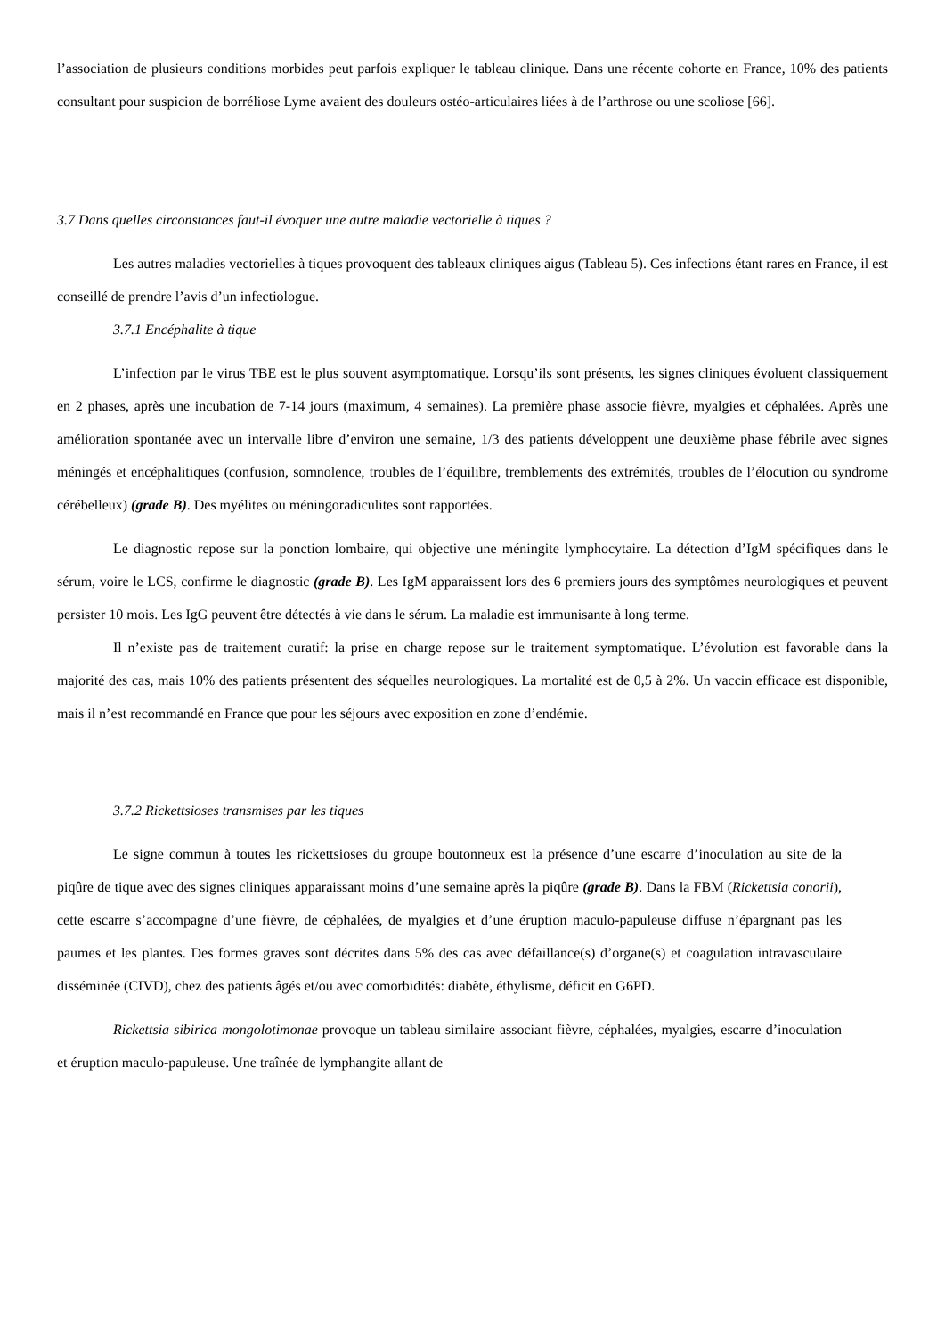l’association de plusieurs conditions morbides peut parfois expliquer le tableau clinique. Dans une récente cohorte en France, 10% des patients consultant pour suspicion de borréliose Lyme avaient des douleurs ostéo-articulaires liées à de l’arthrose ou une scoliose [66].
3.7 Dans quelles circonstances faut-il évoquer une autre maladie vectorielle à tiques ?
Les autres maladies vectorielles à tiques provoquent des tableaux cliniques aigus (Tableau 5). Ces infections étant rares en France, il est conseillé de prendre l’avis d’un infectiologue.
3.7.1 Encéphalite à tique
L’infection par le virus TBE est le plus souvent asymptomatique. Lorsqu’ils sont présents, les signes cliniques évoluent classiquement en 2 phases, après une incubation de 7-14 jours (maximum, 4 semaines). La première phase associe fièvre, myalgies et céphalées. Après une amélioration spontanée avec un intervalle libre d’environ une semaine, 1/3 des patients développent une deuxième phase fébrile avec signes méningés et encéphalitiques (confusion, somnolence, troubles de l’équilibre, tremblements des extrémités, troubles de l’élocution ou syndrome cérébelleux) (grade B). Des myélites ou méningoradiculites sont rapportées.
Le diagnostic repose sur la ponction lombaire, qui objective une méningite lymphocytaire. La détection d’IgM spécifiques dans le sérum, voire le LCS, confirme le diagnostic (grade B). Les IgM apparaissent lors des 6 premiers jours des symptômes neurologiques et peuvent persister 10 mois. Les IgG peuvent être détectés à vie dans le sérum. La maladie est immunisante à long terme.
Il n’existe pas de traitement curatif: la prise en charge repose sur le traitement symptomatique. L’évolution est favorable dans la majorité des cas, mais 10% des patients présentent des séquelles neurologiques. La mortalité est de 0,5 à 2%. Un vaccin efficace est disponible, mais il n’est recommandé en France que pour les séjours avec exposition en zone d’endémie.
3.7.2 Rickettsioses transmises par les tiques
Le signe commun à toutes les rickettsioses du groupe boutonneux est la présence d’une escarre d’inoculation au site de la piqûre de tique avec des signes cliniques apparaissant moins d’une semaine après la piqûre (grade B). Dans la FBM (Rickettsia conorii), cette escarre s’accompagne d’une fièvre, de céphalées, de myalgies et d’une éruption maculo-papuleuse diffuse n’épargnant pas les paumes et les plantes. Des formes graves sont décrites dans 5% des cas avec défaillance(s) d’organe(s) et coagulation intravasculaire disséminée (CIVD), chez des patients âgés et/ou avec comorbidités: diabète, éthylisme, déficit en G6PD.
Rickettsia sibirica mongolotimonae provoque un tableau similaire associant fièvre, céphalées, myalgies, escarre d’inoculation et éruption maculo-papuleuse. Une traînée de lymphangite allant de